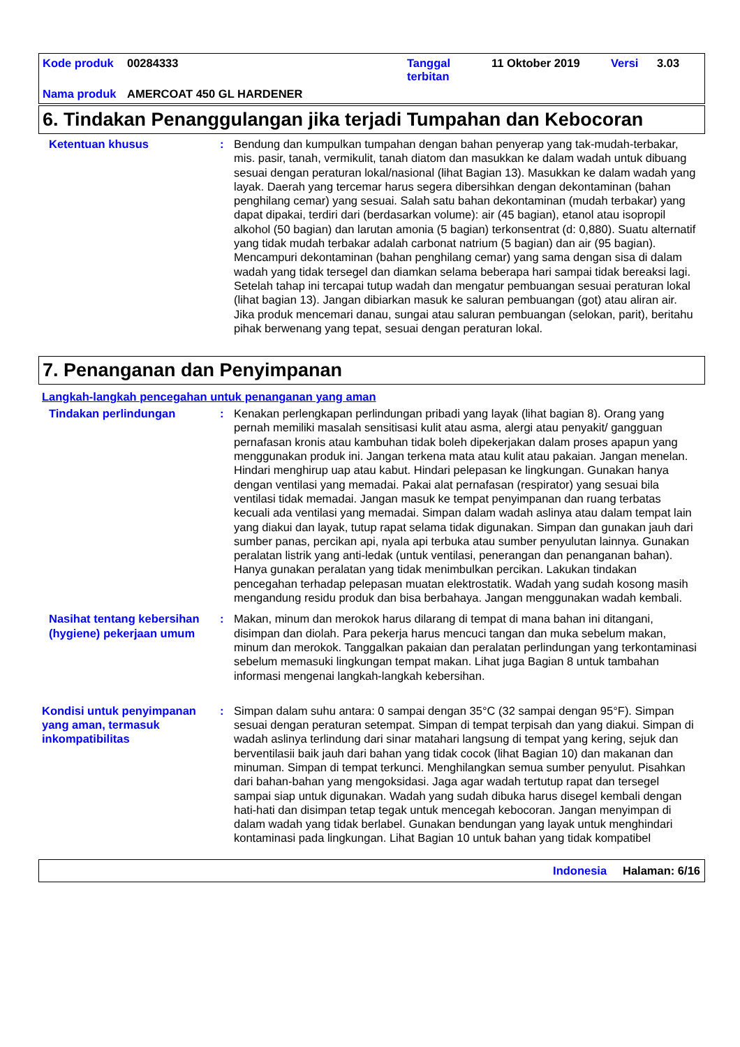| Kode produk | 00284333 | Tanggal terbitan | 11 Oktober 2019 | Versi | 3.03 |
| Nama produk | AMERCOAT 450 GL HARDENER | | | | |
6. Tindakan Penanggulangan jika terjadi Tumpahan dan Kebocoran
Ketentuan khusus : Bendung dan kumpulkan tumpahan dengan bahan penyerap yang tak-mudah-terbakar, mis. pasir, tanah, vermikulit, tanah diatom dan masukkan ke dalam wadah untuk dibuang sesuai dengan peraturan lokal/nasional (lihat Bagian 13). Masukkan ke dalam wadah yang layak. Daerah yang tercemar harus segera dibersihkan dengan dekontaminan (bahan penghilang cemar) yang sesuai. Salah satu bahan dekontaminan (mudah terbakar) yang dapat dipakai, terdiri dari (berdasarkan volume): air (45 bagian), etanol atau isopropil alkohol (50 bagian) dan larutan amonia (5 bagian) terkonsentrat (d: 0,880). Suatu alternatif yang tidak mudah terbakar adalah carbonat natrium (5 bagian) dan air (95 bagian). Mencampuri dekontaminan (bahan penghilang cemar) yang sama dengan sisa di dalam wadah yang tidak tersegel dan diamkan selama beberapa hari sampai tidak bereaksi lagi. Setelah tahap ini tercapai tutup wadah dan mengatur pembuangan sesuai peraturan lokal (lihat bagian 13). Jangan dibiarkan masuk ke saluran pembuangan (got) atau aliran air. Jika produk mencemari danau, sungai atau saluran pembuangan (selokan, parit), beritahu pihak berwenang yang tepat, sesuai dengan peraturan lokal.
7. Penanganan dan Penyimpanan
Langkah-langkah pencegahan untuk penanganan yang aman
Tindakan perlindungan : Kenakan perlengkapan perlindungan pribadi yang layak (lihat bagian 8). Orang yang pernah memiliki masalah sensitisasi kulit atau asma, alergi atau penyakit/ gangguan pernafasan kronis atau kambuhan tidak boleh dipekerjakan dalam proses apapun yang menggunakan produk ini. Jangan terkena mata atau kulit atau pakaian. Jangan menelan. Hindari menghirup uap atau kabut. Hindari pelepasan ke lingkungan. Gunakan hanya dengan ventilasi yang memadai. Pakai alat pernafasan (respirator) yang sesuai bila ventilasi tidak memadai. Jangan masuk ke tempat penyimpanan dan ruang terbatas kecuali ada ventilasi yang memadai. Simpan dalam wadah aslinya atau dalam tempat lain yang diakui dan layak, tutup rapat selama tidak digunakan. Simpan dan gunakan jauh dari sumber panas, percikan api, nyala api terbuka atau sumber penyulutan lainnya. Gunakan peralatan listrik yang anti-ledak (untuk ventilasi, penerangan dan penanganan bahan). Hanya gunakan peralatan yang tidak menimbulkan percikan. Lakukan tindakan pencegahan terhadap pelepasan muatan elektrostatik. Wadah yang sudah kosong masih mengandung residu produk dan bisa berbahaya. Jangan menggunakan wadah kembali.
Nasihat tentang kebersihan (hygiene) pekerjaan umum
: Makan, minum dan merokok harus dilarang di tempat di mana bahan ini ditangani, disimpan dan diolah. Para pekerja harus mencuci tangan dan muka sebelum makan, minum dan merokok. Tanggalkan pakaian dan peralatan perlindungan yang terkontaminasi sebelum memasuki lingkungan tempat makan. Lihat juga Bagian 8 untuk tambahan informasi mengenai langkah-langkah kebersihan.
Kondisi untuk penyimpanan yang aman, termasuk inkompatibilitas
: Simpan dalam suhu antara: 0 sampai dengan 35°C (32 sampai dengan 95°F). Simpan sesuai dengan peraturan setempat. Simpan di tempat terpisah dan yang diakui. Simpan di wadah aslinya terlindung dari sinar matahari langsung di tempat yang kering, sejuk dan berventilasii baik jauh dari bahan yang tidak cocok (lihat Bagian 10) dan makanan dan minuman. Simpan di tempat terkunci. Menghilangkan semua sumber penyulut. Pisahkan dari bahan-bahan yang mengoksidasi. Jaga agar wadah tertutup rapat dan tersegel sampai siap untuk digunakan. Wadah yang sudah dibuka harus disegel kembali dengan hati-hati dan disimpan tetap tegak untuk mencegah kebocoran. Jangan menyimpan di dalam wadah yang tidak berlabel. Gunakan bendungan yang layak untuk menghindari kontaminasi pada lingkungan. Lihat Bagian 10 untuk bahan yang tidak kompatibel
Indonesia Halaman: 6/16